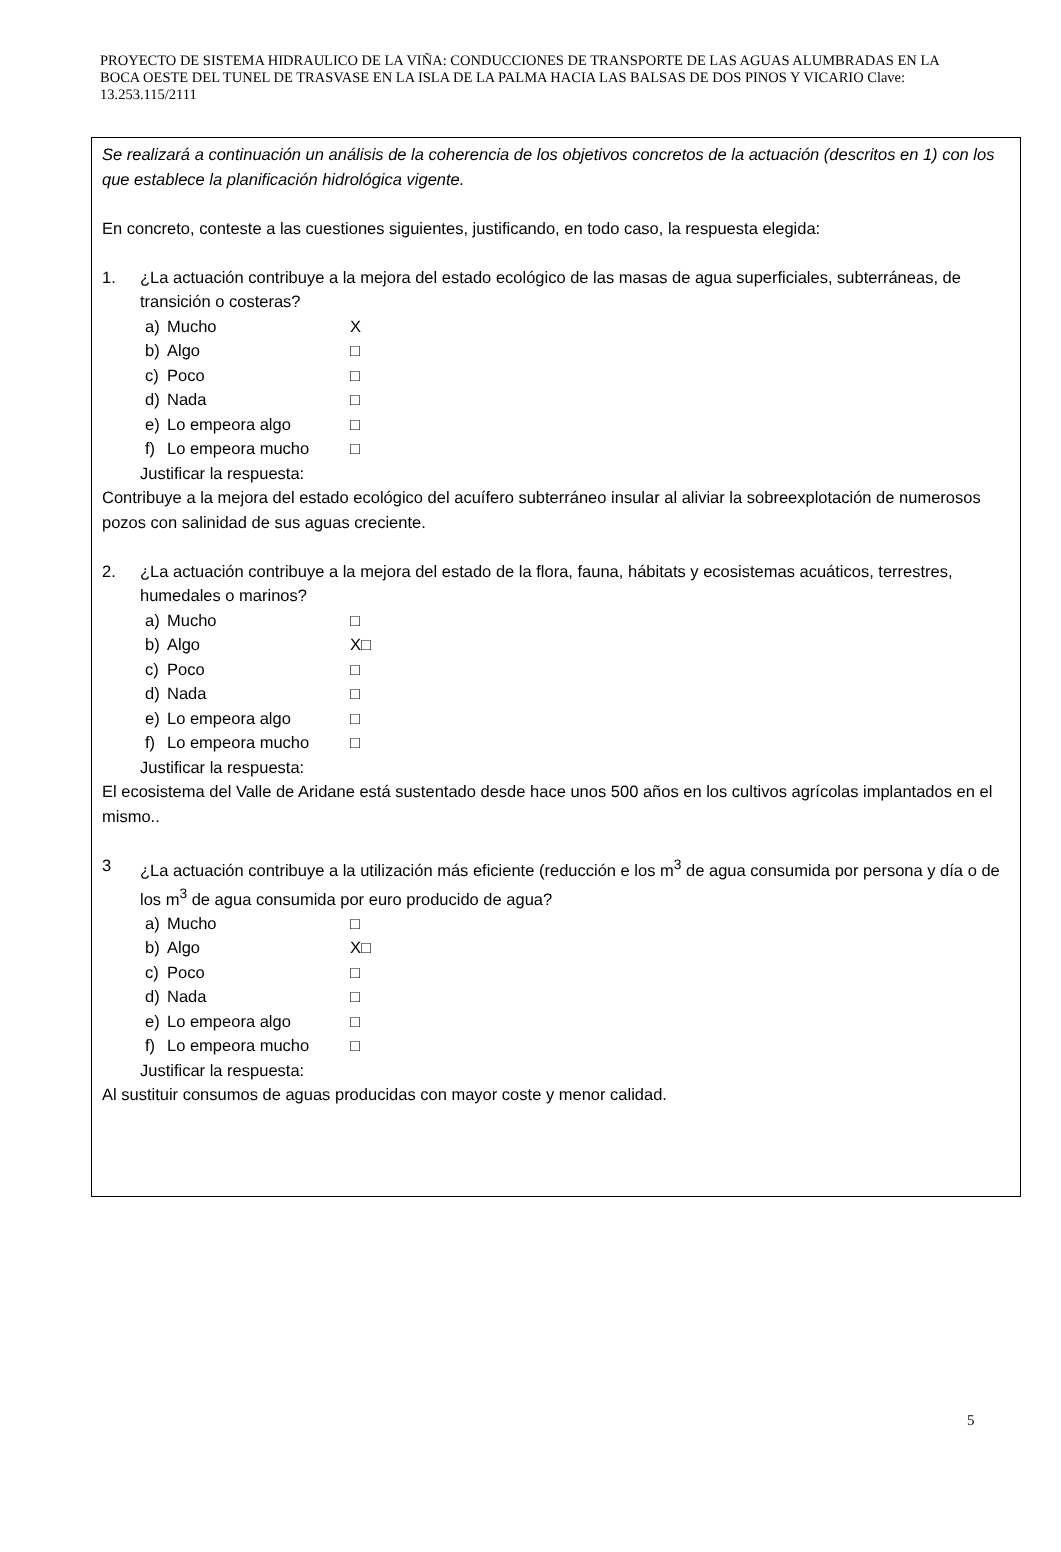PROYECTO DE SISTEMA HIDRAULICO DE LA VIÑA: CONDUCCIONES DE TRANSPORTE DE LAS AGUAS ALUMBRADAS EN LA BOCA OESTE DEL TUNEL DE TRASVASE EN LA ISLA DE LA PALMA HACIA LAS BALSAS DE DOS PINOS Y VICARIO Clave: 13.253.115/2111
Se realizará a continuación un análisis de la coherencia de los objetivos concretos de la actuación (descritos en 1) con los que establece la planificación hidrológica vigente.
En concreto, conteste a las cuestiones siguientes, justificando, en todo caso, la respuesta elegida:
1. ¿La actuación contribuye a la mejora del estado ecológico de las masas de agua superficiales, subterráneas, de transición o costeras?
a) Mucho X
b) Algo □
c) Poco □
d) Nada □
e) Lo empeora algo □
f) Lo empeora mucho □
Justificar la respuesta:
Contribuye a la mejora del estado ecológico del acuífero subterráneo insular al aliviar la sobreexplotación de numerosos pozos con salinidad de sus aguas creciente.
2. ¿La actuación contribuye a la mejora del estado de la flora, fauna, hábitats y ecosistemas acuáticos, terrestres, humedales o marinos?
a) Mucho □
b) Algo X□
c) Poco □
d) Nada □
e) Lo empeora algo □
f) Lo empeora mucho □
Justificar la respuesta:
El ecosistema del Valle de Aridane está sustentado desde hace unos 500 años en los cultivos agrícolas implantados en el mismo..
3 ¿La actuación contribuye a la utilización más eficiente (reducción e los m<sup>3</sup> de agua consumida por persona y día o de los m<sup>3</sup> de agua consumida por euro producido de agua?
a) Mucho □
b) Algo X□
c) Poco □
d) Nada □
e) Lo empeora algo □
f) Lo empeora mucho □
Justificar la respuesta:
Al sustituir consumos de aguas producidas con mayor coste y menor calidad.
5